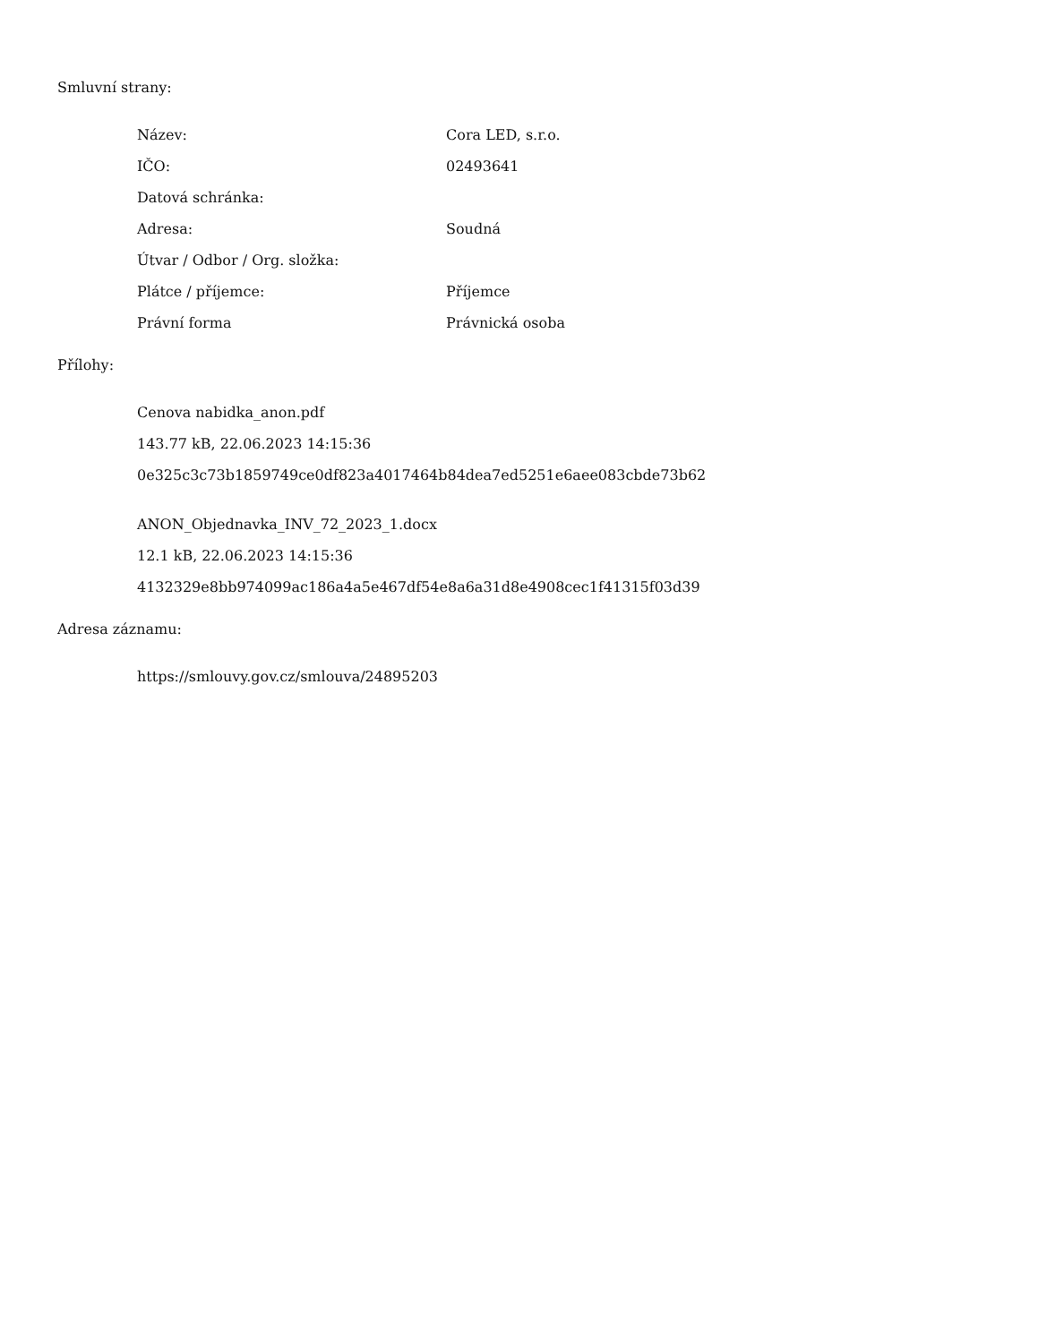Smluvní strany:
| Název: | Cora LED, s.r.o. |
| IČO: | 02493641 |
| Datová schránka: | |
| Adresa: | Soudná |
| Útvar / Odbor / Org. složka: | |
| Plátce / příjemce: | Příjemce |
| Právní forma | Právnická osoba |
Přílohy:
Cenova nabidka_anon.pdf
143.77 kB, 22.06.2023 14:15:36
0e325c3c73b1859749ce0df823a4017464b84dea7ed5251e6aee083cbde73b62
ANON_Objednavka_INV_72_2023_1.docx
12.1 kB, 22.06.2023 14:15:36
4132329e8bb974099ac186a4a5e467df54e8a6a31d8e4908cec1f41315f03d39
Adresa záznamu:
https://smlouvy.gov.cz/smlouva/24895203